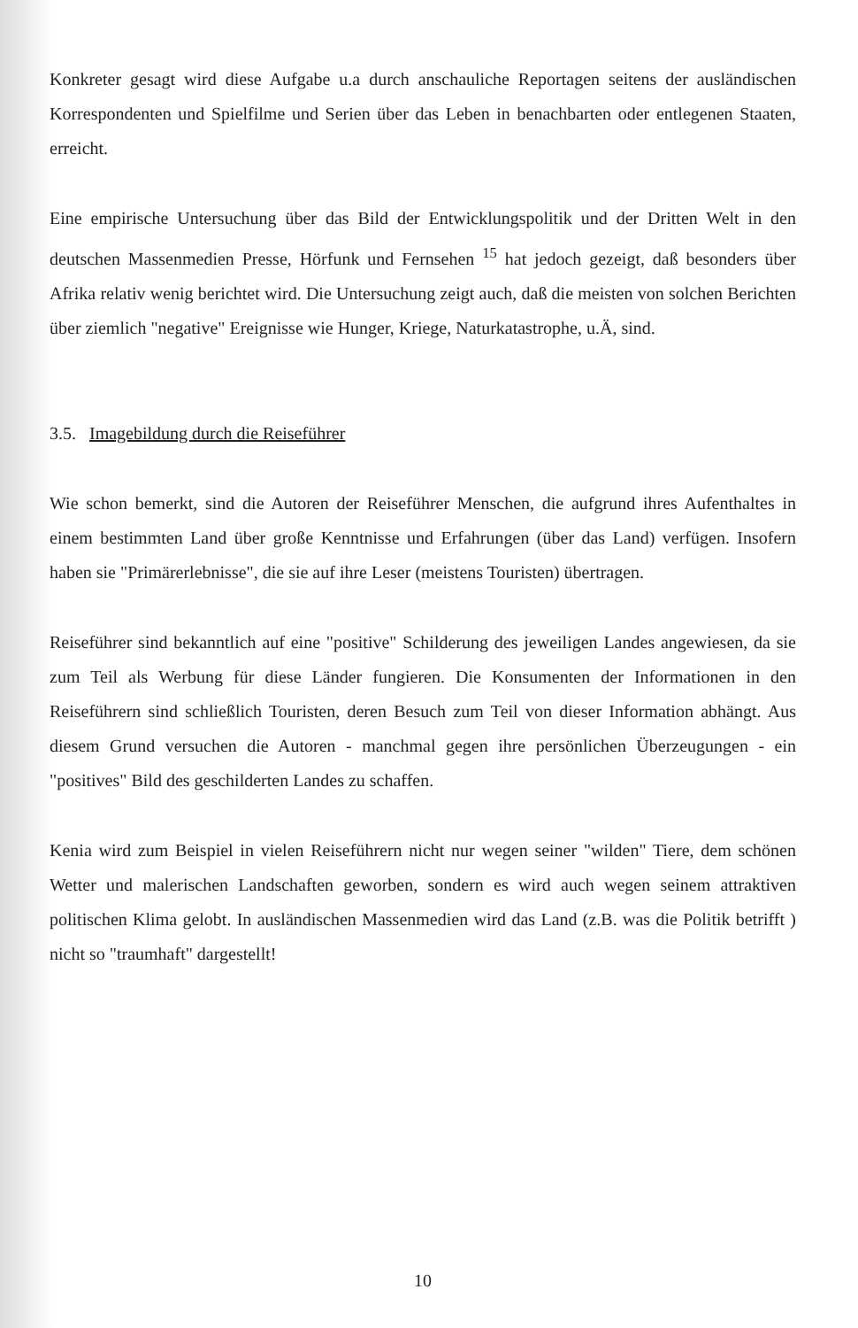Konkreter gesagt wird diese Aufgabe u.a durch anschauliche Reportagen seitens der ausländischen Korrespondenten und Spielfilme und Serien über das Leben in benachbarten oder entlegenen Staaten, erreicht.
Eine empirische Untersuchung über das Bild der Entwicklungspolitik und der Dritten Welt in den deutschen Massenmedien Presse, Hörfunk und Fernsehen <sup>15</sup> hat jedoch gezeigt, daß besonders über Afrika relativ wenig berichtet wird. Die Untersuchung zeigt auch, daß die meisten von solchen Berichten über ziemlich "negative" Ereignisse wie Hunger, Kriege, Naturkatastrophe, u.Ä, sind.
3.5. Imagebildung durch die Reiseführer
Wie schon bemerkt, sind die Autoren der Reiseführer Menschen, die aufgrund ihres Aufenthaltes in einem bestimmten Land über große Kenntnisse und Erfahrungen (über das Land) verfügen. Insofern haben sie "Primärerlebnisse", die sie auf ihre Leser (meistens Touristen) übertragen.
Reiseführer sind bekanntlich auf eine "positive" Schilderung des jeweiligen Landes angewiesen, da sie zum Teil als Werbung für diese Länder fungieren. Die Konsumenten der Informationen in den Reiseführern sind schließlich Touristen, deren Besuch zum Teil von dieser Information abhängt. Aus diesem Grund versuchen die Autoren - manchmal gegen ihre persönlichen Überzeugungen - ein "positives" Bild des geschilderten Landes zu schaffen.
Kenia wird zum Beispiel in vielen Reiseführern nicht nur wegen seiner "wilden" Tiere, dem schönen Wetter und malerischen Landschaften geworben, sondern es wird auch wegen seinem attraktiven politischen Klima gelobt. In ausländischen Massenmedien wird das Land (z.B. was die Politik betrifft ) nicht so "traumhaft" dargestellt!
10